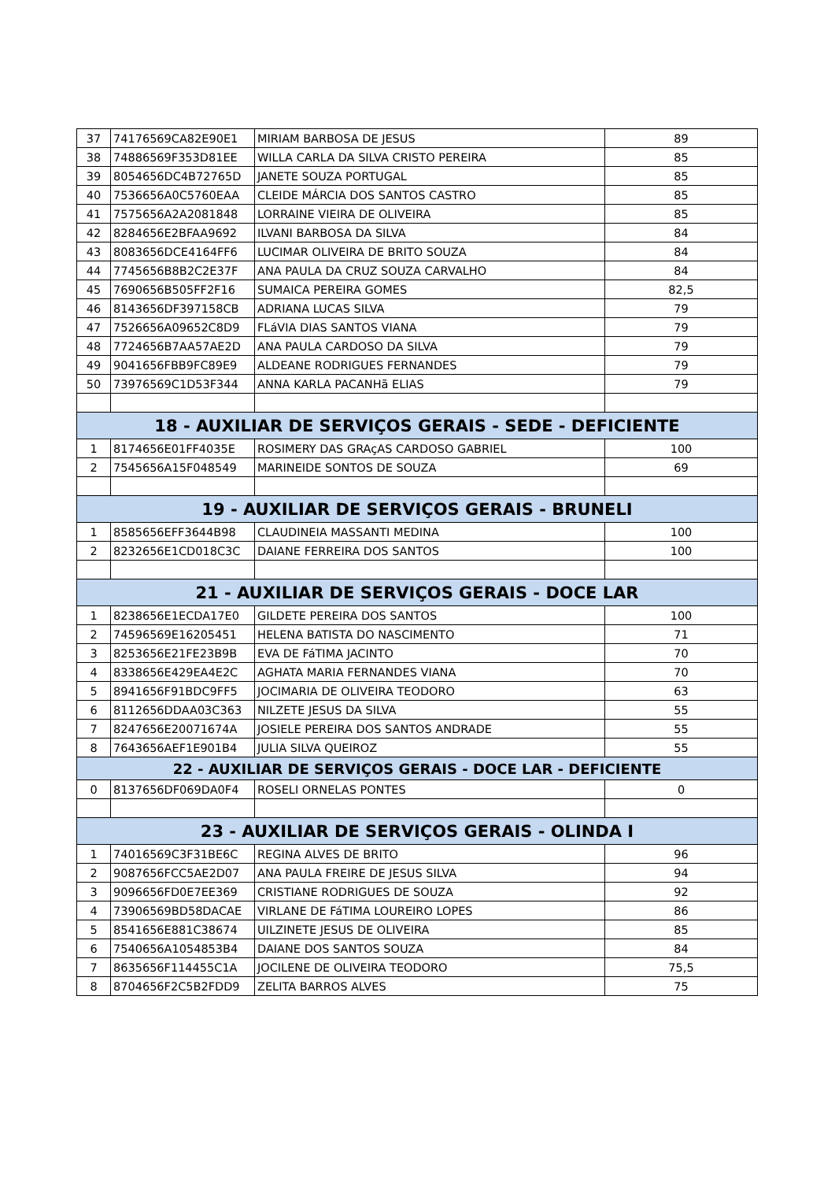| 37 | 74176569CA82E90E1 | MIRIAM BARBOSA DE JESUS | 89 |
| 38 | 74886569F353D81EE | WILLA CARLA DA SILVA CRISTO PEREIRA | 85 |
| 39 | 8054656DC4B72765D | JANETE SOUZA PORTUGAL | 85 |
| 40 | 7536656A0C5760EAA | CLEIDE MÁRCIA DOS SANTOS CASTRO | 85 |
| 41 | 7575656A2A2081848 | LORRAINE VIEIRA DE OLIVEIRA | 85 |
| 42 | 8284656E2BFAA9692 | ILVANI BARBOSA DA SILVA | 84 |
| 43 | 8083656DCE4164FF6 | LUCIMAR OLIVEIRA DE BRITO SOUZA | 84 |
| 44 | 7745656B8B2C2E37F | ANA PAULA DA CRUZ SOUZA CARVALHO | 84 |
| 45 | 7690656B505FF2F16 | SUMAICA PEREIRA GOMES | 82,5 |
| 46 | 8143656DF397158CB | ADRIANA LUCAS SILVA | 79 |
| 47 | 7526656A09652C8D9 | FLáVIA DIAS SANTOS VIANA | 79 |
| 48 | 7724656B7AA57AE2D | ANA PAULA CARDOSO DA SILVA | 79 |
| 49 | 9041656FBB9FC89E9 | ALDEANE RODRIGUES FERNANDES | 79 |
| 50 | 73976569C1D53F344 | ANNA KARLA PACANHã ELIAS | 79 |
| 18 - AUXILIAR DE SERVIÇOS GERAIS - SEDE - DEFICIENTE | | | |
| 1 | 8174656E01FF4035E | ROSIMERY DAS GRAçAS CARDOSO GABRIEL | 100 |
| 2 | 7545656A15F048549 | MARINEIDE SONTOS DE SOUZA | 69 |
| 19 - AUXILIAR DE SERVIÇOS GERAIS - BRUNELI | | | |
| 1 | 8585656EFF3644B98 | CLAUDINEIA MASSANTI MEDINA | 100 |
| 2 | 8232656E1CD018C3C | DAIANE FERREIRA DOS SANTOS | 100 |
| 21 - AUXILIAR DE SERVIÇOS GERAIS - DOCE LAR | | | |
| 1 | 8238656E1ECDA17E0 | GILDETE PEREIRA DOS SANTOS | 100 |
| 2 | 74596569E16205451 | HELENA BATISTA DO NASCIMENTO | 71 |
| 3 | 8253656E21FE23B9B | EVA DE FáTIMA JACINTO | 70 |
| 4 | 8338656E429EA4E2C | AGHATA MARIA FERNANDES VIANA | 70 |
| 5 | 8941656F91BDC9FF5 | JOCIMARIA DE OLIVEIRA TEODORO | 63 |
| 6 | 8112656DDAA03C363 | NILZETE JESUS DA SILVA | 55 |
| 7 | 8247656E20071674A | JOSIELE PEREIRA DOS SANTOS ANDRADE | 55 |
| 8 | 7643656AEF1E901B4 | JULIA SILVA QUEIROZ | 55 |
| 22 - AUXILIAR DE SERVIÇOS GERAIS - DOCE LAR - DEFICIENTE | | | |
| 0 | 8137656DF069DA0F4 | ROSELI ORNELAS PONTES | 0 |
| 23 - AUXILIAR DE SERVIÇOS GERAIS - OLINDA I | | | |
| 1 | 74016569C3F31BE6C | REGINA ALVES DE BRITO | 96 |
| 2 | 9087656FCC5AE2D07 | ANA PAULA FREIRE DE JESUS SILVA | 94 |
| 3 | 9096656FD0E7EE369 | CRISTIANE RODRIGUES DE SOUZA | 92 |
| 4 | 73906569BD58DACAE | VIRLANE DE FáTIMA LOUREIRO LOPES | 86 |
| 5 | 8541656E881C38674 | UILZINETE JESUS DE OLIVEIRA | 85 |
| 6 | 7540656A1054853B4 | DAIANE DOS SANTOS SOUZA | 84 |
| 7 | 8635656F114455C1A | JOCILENE DE OLIVEIRA TEODORO | 75,5 |
| 8 | 8704656F2C5B2FDD9 | ZELITA BARROS ALVES | 75 |